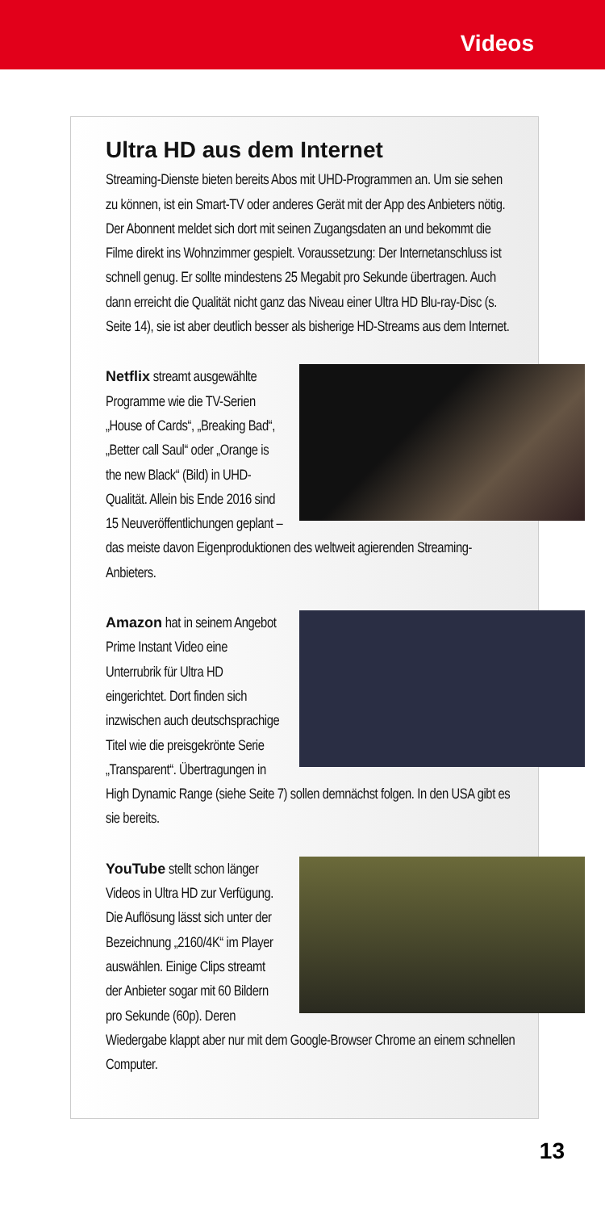Videos
Ultra HD aus dem Internet
Streaming-Dienste bieten bereits Abos mit UHD-Programmen an. Um sie sehen zu können, ist ein Smart-TV oder anderes Gerät mit der App des Anbieters nötig. Der Abonnent meldet sich dort mit seinen Zugangsdaten an und bekommt die Filme direkt ins Wohnzimmer gespielt. Voraussetzung: Der Internetanschluss ist schnell genug. Er sollte mindestens 25 Megabit pro Sekunde übertragen. Auch dann erreicht die Qualität nicht ganz das Niveau einer Ultra HD Blu-ray-Disc (s. Seite 14), sie ist aber deutlich besser als bisherige HD-Streams aus dem Internet.
Netflix streamt ausgewählte Programme wie die TV-Serien „House of Cards“, „Breaking Bad“, „Better call Saul“ oder „Orange is the new Black“ (Bild) in UHD-Qualität. Allein bis Ende 2016 sind 15 Neuveröffentlichungen geplant – das meiste davon Eigenproduktionen des weltweit agierenden Streaming-Anbieters.
Amazon hat in seinem Angebot Prime Instant Video eine Unterrubrik für Ultra HD eingerichtet. Dort finden sich inzwischen auch deutschsprachige Titel wie die preisgekrönte Serie „Transparent“. Übertragungen in High Dynamic Range (siehe Seite 7) sollen demnächst folgen. In den USA gibt es sie bereits.
YouTube stellt schon länger Videos in Ultra HD zur Verfügung. Die Auflösung lässt sich unter der Bezeichnung „2160/4K“ im Player auswählen. Einige Clips streamt der Anbieter sogar mit 60 Bildern pro Sekunde (60p). Deren Wiedergabe klappt aber nur mit dem Google-Browser Chrome an einem schnellen Computer.
13